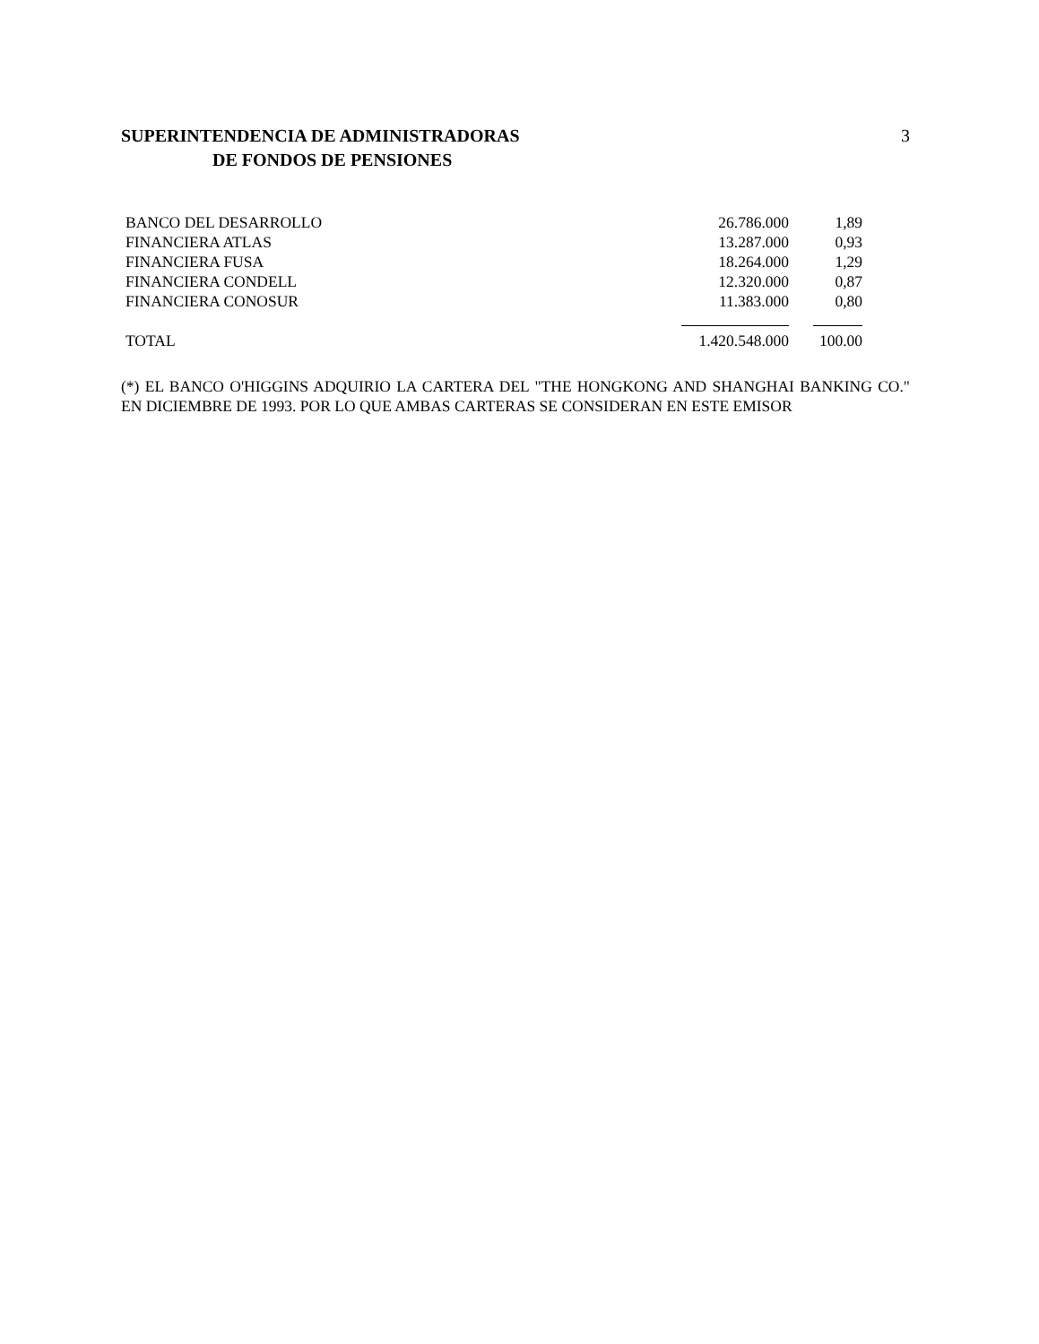3 SUPERINTENDENCIA DE ADMINISTRADORAS
DE FONDOS DE PENSIONES
| BANCO DEL DESARROLLO | 26.786.000 | 1,89 |
| FINANCIERA ATLAS | 13.287.000 | 0,93 |
| FINANCIERA FUSA | 18.264.000 | 1,29 |
| FINANCIERA CONDELL | 12.320.000 | 0,87 |
| FINANCIERA CONOSUR | 11.383.000 | 0,80 |
| TOTAL | 1.420.548.000 | 100.00 |
(*) EL BANCO O'HIGGINS ADQUIRIO LA CARTERA DEL "THE HONGKONG AND SHANGHAI BANKING CO." EN DICIEMBRE DE 1993. POR LO QUE AMBAS CARTERAS SE CONSIDERAN EN ESTE EMISOR